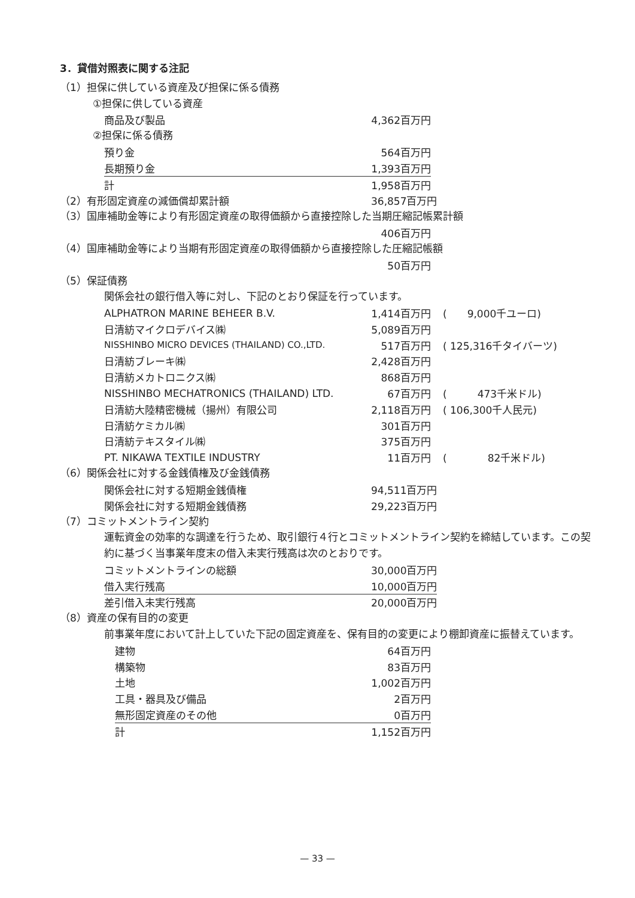3．貸借対照表に関する注記
（1）担保に供している資産及び担保に係る債務
①担保に供している資産
| 商品及び製品 | 4,362百万円 |
②担保に係る債務
| 預り金 | 564百万円 |
| 長期預り金 | 1,393百万円 |
| 計 | 1,958百万円 |
| （2）有形固定資産の減価償却累計額 | 36,857百万円 |
（3）国庫補助金等により有形固定資産の取得価額から直接控除した当期圧縮記帳累計額
| | 406百万円 |
（4）国庫補助金等により当期有形固定資産の取得価額から直接控除した圧縮記帳額
| | 50百万円 |
（5）保証債務
関係会社の銀行借入等に対し、下記のとおり保証を行っています。
| ALPHATRON MARINE BEHEER B.V. | 1,414百万円 | ( 9,000千ユーロ) |
| 日清紡マイクロデバイス㈱ | 5,089百万円 | |
| NISSHINBO MICRO DEVICES (THAILAND) CO.,LTD. | 517百万円 | ( 125,316千タイバーツ) |
| 日清紡ブレーキ㈱ | 2,428百万円 | |
| 日清紡メカトロニクス㈱ | 868百万円 | |
| NISSHINBO MECHATRONICS (THAILAND) LTD. | 67百万円 | ( 473千米ドル) |
| 日清紡大陸精密機械（揚州）有限公司 | 2,118百万円 | ( 106,300千人民元) |
| 日清紡ケミカル㈱ | 301百万円 | |
| 日清紡テキスタイル㈱ | 375百万円 | |
| PT. NIKAWA TEXTILE INDUSTRY | 11百万円 | ( 82千米ドル) |
（6）関係会社に対する金銭債権及び金銭債務
| 関係会社に対する短期金銭債権 | 94,511百万円 |
| 関係会社に対する短期金銭債務 | 29,223百万円 |
（7）コミットメントライン契約
運転資金の効率的な調達を行うため、取引銀行４行とコミットメントライン契約を締結しています。この契約に基づく当事業年度末の借入未実行残高は次のとおりです。
| コミットメントラインの総額 | 30,000百万円 |
| 借入実行残高 | 10,000百万円 |
| 差引借入未実行残高 | 20,000百万円 |
（8）資産の保有目的の変更
前事業年度において計上していた下記の固定資産を、保有目的の変更により棚卸資産に振替えています。
| 建物 | 64百万円 |
| 構築物 | 83百万円 |
| 土地 | 1,002百万円 |
| 工具・器具及び備品 | 2百万円 |
| 無形固定資産のその他 | 0百万円 |
| 計 | 1,152百万円 |
— 33 —